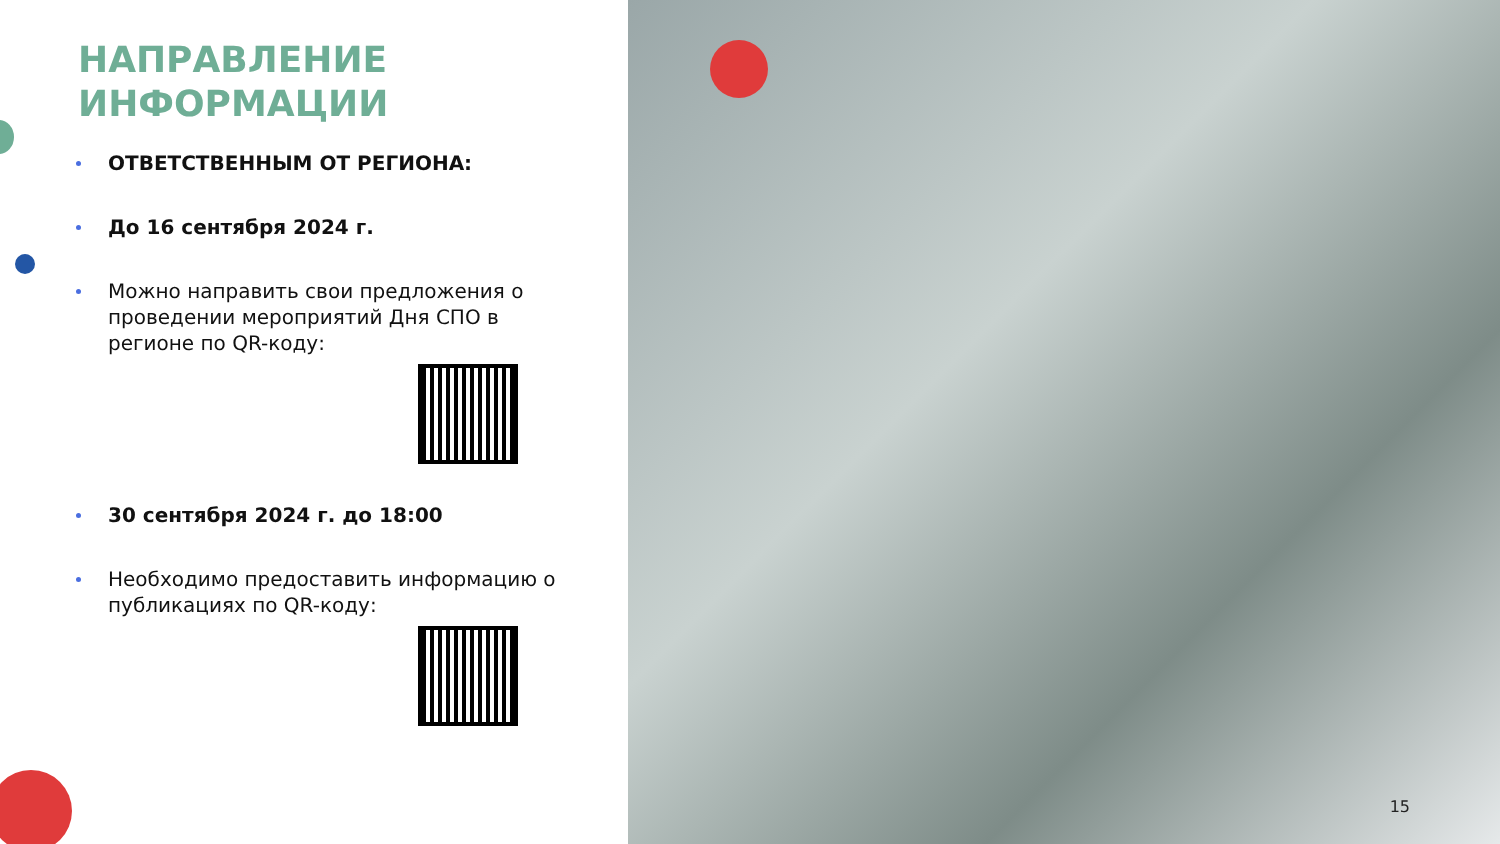НАПРАВЛЕНИЕ
ИНФОРМАЦИИ
ОТВЕТСТВЕННЫМ ОТ РЕГИОНА:
До 16 сентября 2024 г.
Можно направить свои предложения о проведении мероприятий Дня СПО в регионе по QR-коду:
30 сентября 2024 г. до 18:00
Необходимо предоставить информацию о публикациях по QR-коду:
15